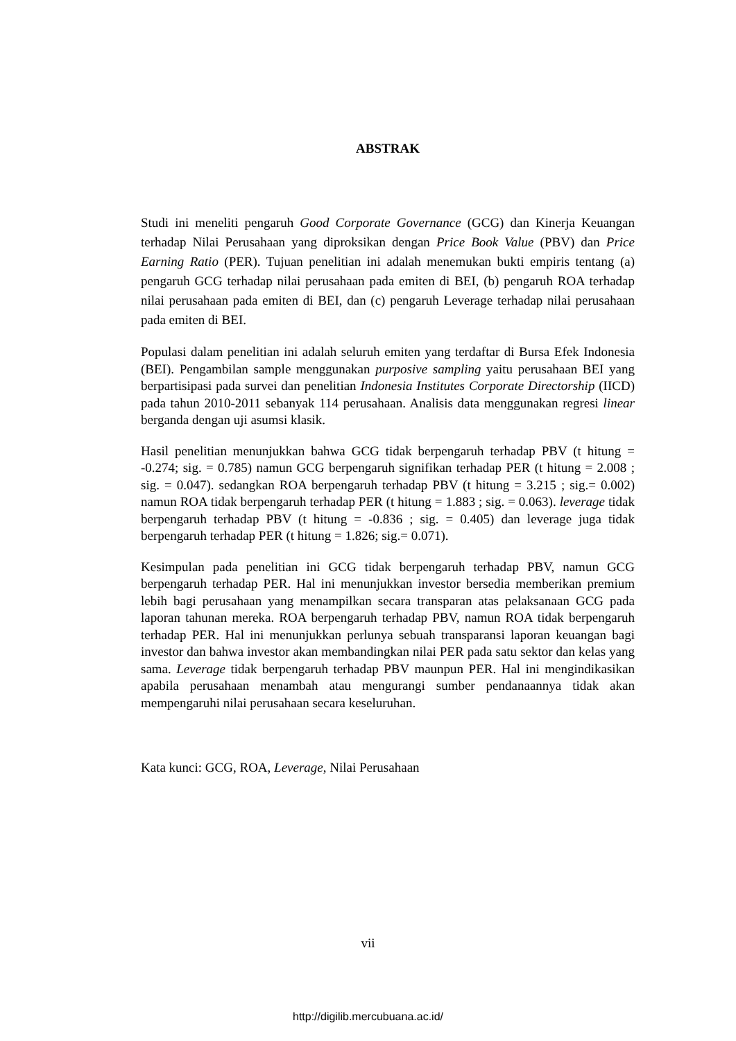ABSTRAK
Studi ini meneliti pengaruh Good Corporate Governance (GCG) dan Kinerja Keuangan terhadap Nilai Perusahaan yang diproksikan dengan Price Book Value (PBV) dan Price Earning Ratio (PER). Tujuan penelitian ini adalah menemukan bukti empiris tentang (a) pengaruh GCG terhadap nilai perusahaan pada emiten di BEI, (b) pengaruh ROA terhadap nilai perusahaan pada emiten di BEI, dan (c) pengaruh Leverage terhadap nilai perusahaan pada emiten di BEI.
Populasi dalam penelitian ini adalah seluruh emiten yang terdaftar di Bursa Efek Indonesia (BEI). Pengambilan sample menggunakan purposive sampling yaitu perusahaan BEI yang berpartisipasi pada survei dan penelitian Indonesia Institutes Corporate Directorship (IICD) pada tahun 2010-2011 sebanyak 114 perusahaan. Analisis data menggunakan regresi linear berganda dengan uji asumsi klasik.
Hasil penelitian menunjukkan bahwa GCG tidak berpengaruh terhadap PBV (t hitung = -0.274; sig. = 0.785) namun GCG berpengaruh signifikan terhadap PER (t hitung = 2.008 ; sig. = 0.047). sedangkan ROA berpengaruh terhadap PBV (t hitung = 3.215 ; sig.= 0.002) namun ROA tidak berpengaruh terhadap PER (t hitung = 1.883 ; sig. = 0.063). leverage tidak berpengaruh terhadap PBV (t hitung = -0.836 ; sig. = 0.405) dan leverage juga tidak berpengaruh terhadap PER (t hitung = 1.826; sig.= 0.071).
Kesimpulan pada penelitian ini GCG tidak berpengaruh terhadap PBV, namun GCG berpengaruh terhadap PER. Hal ini menunjukkan investor bersedia memberikan premium lebih bagi perusahaan yang menampilkan secara transparan atas pelaksanaan GCG pada laporan tahunan mereka. ROA berpengaruh terhadap PBV, namun ROA tidak berpengaruh terhadap PER. Hal ini menunjukkan perlunya sebuah transparansi laporan keuangan bagi investor dan bahwa investor akan membandingkan nilai PER pada satu sektor dan kelas yang sama. Leverage tidak berpengaruh terhadap PBV maunpun PER. Hal ini mengindikasikan apabila perusahaan menambah atau mengurangi sumber pendanaannya tidak akan mempengaruhi nilai perusahaan secara keseluruhan.
Kata kunci: GCG, ROA, Leverage, Nilai Perusahaan
vii
http://digilib.mercubuana.ac.id/